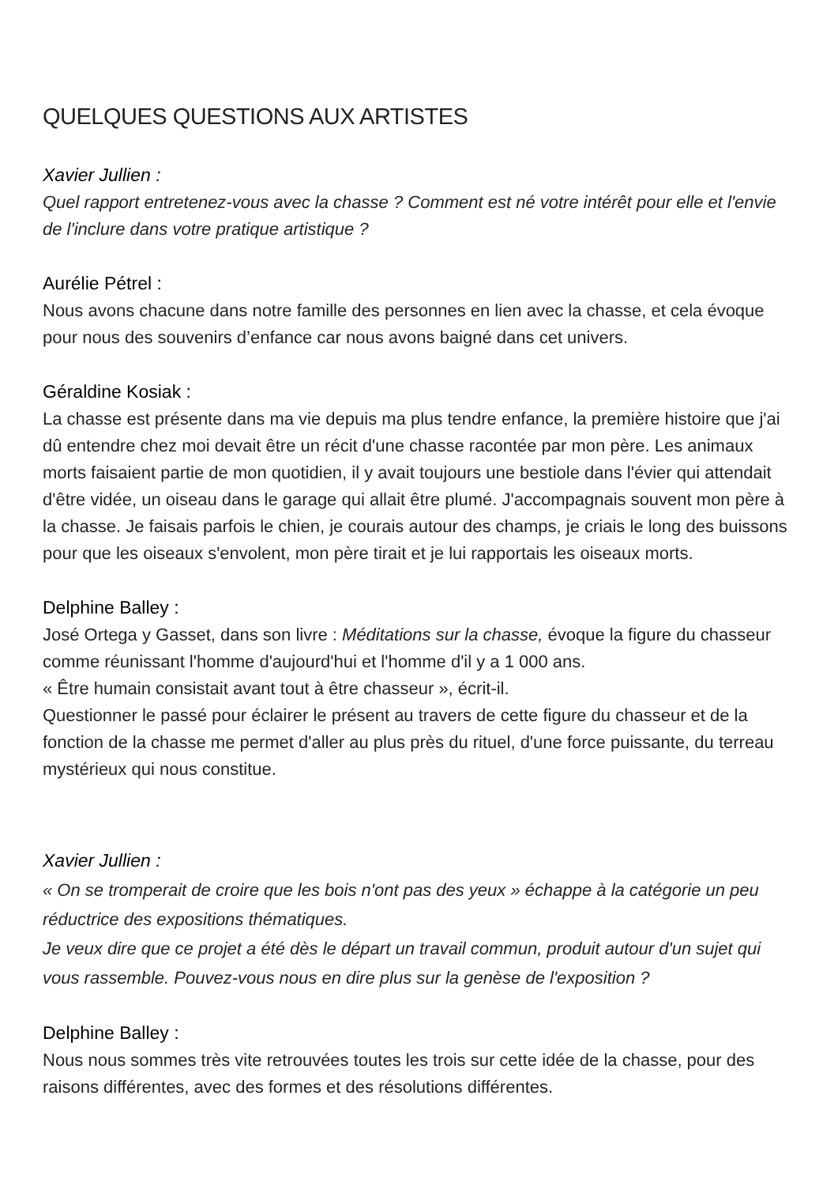QUELQUES QUESTIONS AUX ARTISTES
Xavier Jullien :
Quel rapport entretenez-vous avec la chasse ? Comment est né votre intérêt pour elle et l'envie de l'inclure dans votre pratique artistique ?
Aurélie Pétrel :
Nous avons chacune dans notre famille des personnes en lien avec la chasse, et cela évoque pour nous des souvenirs d’enfance car nous avons baigné dans cet univers.
Géraldine Kosiak :
La chasse est présente dans ma vie depuis ma plus tendre enfance, la première histoire que j'ai dû entendre chez moi devait être un récit d'une chasse racontée par mon père. Les animaux morts faisaient partie de mon quotidien, il y avait toujours une bestiole dans l'évier qui attendait d'être vidée, un oiseau dans le garage qui allait être plumé. J'accompagnais souvent mon père à la chasse. Je faisais parfois le chien, je courais autour des champs, je criais le long des buissons pour que les oiseaux s'envolent, mon père tirait et je lui rapportais les oiseaux morts.
Delphine Balley :
José Ortega y Gasset, dans son livre : Méditations sur la chasse, évoque la figure du chasseur comme réunissant l'homme d'aujourd'hui et l'homme d'il y a 1 000 ans.
« Être humain consistait avant tout à être chasseur », écrit-il.
Questionner le passé pour éclairer le présent au travers de cette figure du chasseur et de la fonction de la chasse me permet d'aller au plus près du rituel, d'une force puissante, du terreau mystérieux qui nous constitue.
Xavier Jullien :
« On se tromperait de croire que les bois n'ont pas des yeux » échappe à la catégorie un peu réductrice des expositions thématiques.
Je veux dire que ce projet a été dès le départ un travail commun, produit autour d'un sujet qui vous rassemble. Pouvez-vous nous en dire plus sur la genèse de l'exposition ?
Delphine Balley :
Nous nous sommes très vite retrouvées toutes les trois sur cette idée de la chasse, pour des raisons différentes, avec des formes et des résolutions différentes.